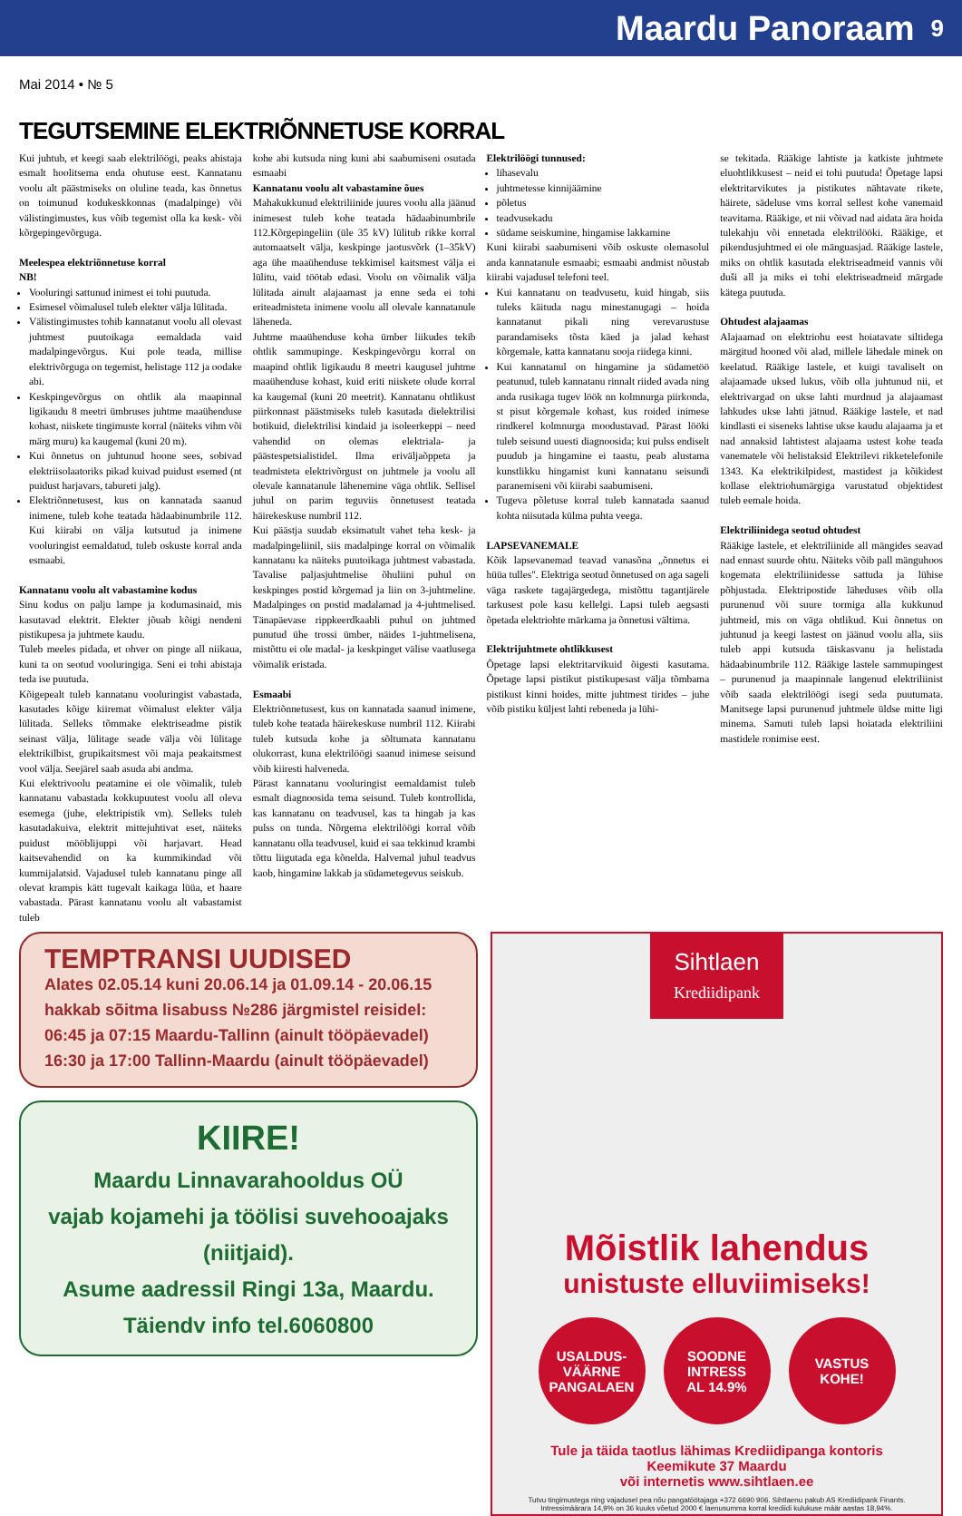Maardu Panoraam 9
Mai 2014 • № 5
TEGUTSEMINE ELEKTRIÕNNETUSE KORRAL
Kui juhtub, et keegi saab elektrilöögi, peaks abistaja esmalt hoolitsema enda ohutuse eest. Kannatanu voolu alt päästmiseks on oluline teada, kas õnnetus on toimunud kodukeskkonnas (madalpinge) või välistingimustes, kus võib tegemist olla ka kesk- või kõrgepingevõrguga.
Meelespea elektriõnnetuse korral
NB!
Vooluringi sattunud inimest ei tohi puutuda.
Esimesel võimalusel tuleb elekter välja lülitada.
Välistingimustes tohib kannatanut voolu all olevast juhtmest puutoikaga eemaldada vaid madalpingevõrgus. Kui pole teada, millise elektrivõrguga on tegemist, helistage 112 ja oodake abi.
Keskpingevõrgus on ohtlik ala maapinnal ligikaudu 8 meetri ümbruses juhtme maaühenduse kohast, niiskete tingimuste korral (näiteks vihm või märg muru) ka kaugemal (kuni 20 m).
Kui õnnetus on juhtunud hoone sees, sobivad elektriisolaatoriks pikad kuivad puidust esemed (nt puidust harjavars, tabureti jalg).
Elektriõnnetusest, kus on kannatada saanud inimene, tuleb kohe teatada hädaabinumbrile 112. Kui kiirabi on välja kutsutud ja inimene vooluringist eemaldatud, tuleb oskuste korral anda esmaabi.
Kannatanu voolu alt vabastamine kodus
Sinu kodus on palju lampe ja kodumasinaid, mis kasutavad elektrit. Elekter jõuab kõigi nendeni pistikupesa ja juhtmete kaudu.
Tuleb meeles pidada, et ohver on pinge all niikaua, kuni ta on seotud vooluringiga. Seni ei tohi abistaja teda ise puutuda.
Kõigepealt tuleb kannatanu vooluringist vabastada, kasutades kõige kiiremat võimalust elekter välja lülitada. Selleks tõmmake elektriseadme pistik seinast välja, lülitage seade välja või lülitage elektrikilbist, grupikaitsmest või maja peakaitsmest vool välja. Seejärel saab asuda abi andma.
Kui elektrivoolu peatamine ei ole võimalik, tuleb kannatanu vabastada kokkupuutest voolu all oleva esemega (juhe, elektripistik vm). Selleks tuleb kasutadakuiva, elektrit mittejuhtivat eset, näiteks puidust mööblijuppi või harjavart. Head kaitsevahendid on ka kummikindad või kummijalatsid. Vajadusel tuleb kannatanu pinge all olevat krampis kätt tugevalt kaikaga lüüa, et haare vabastada. Pärast kannatanu voolu alt vabastamist tuleb
kohe abi kutsuda ning kuni abi saabumiseni osutada esmaabi
Kannatanu voolu alt vabastamine õues
Mahakukkunud elektriliinide juures voolu alla jäänud inimesest tuleb kohe teatada hädaabinumbrile 112.Kõrgepingeliin (üle 35 kV) lülitub rikke korral automaatselt välja, keskpinge jaotusvõrk (1–35kV) aga ühe maaühenduse tekkimisel kaitsmest välja ei lülitu, vaid töötab edasi. Voolu on võimalik välja lülitada ainult alajaamast ja enne seda ei tohi eriteadmisteta inimene voolu all olevale kannatanule läheneda.
Juhtme maaühenduse koha ümber liikudes tekib ohtlik sammupinge. Keskpingevõrgu korral on maapind ohtlik ligikaudu 8 meetri kaugusel juhtme maaühenduse kohast, kuid eriti niiskete olude korral ka kaugemal (kuni 20 meetrit). Kannatanu ohtlikust piirkonnast päästmiseks tuleb kasutada dielektrilisi botikuid, dielektrilisi kindaid ja isoleerkeppi – need vahendid on olemas elektriala- ja päästespetsialistidel. Ilma eriväljaõppeta ja teadmisteta elektrivõrgust on juhtmele ja voolu all olevale kannatanule lähenemine väga ohtlik. Sellisel juhul on parim teguviis õnnetusest teatada häirekeskuse numbril 112.
Kui päästja suudab eksimatult vahet teha kesk- ja madalpingeliinil, siis madalpinge korral on võimalik kannatanu ka näiteks puutoikaga juhtmest vabastada. Tavalise paljasjuhtmelise õhuliini puhul on keskpinges postid kõrgemad ja liin on 3-juhtmeline. Madalpinges on postid madalamad ja 4-juhtmelised. Tänapäevase rippkeerdkaabli puhul on juhtmed punutud ühe trossi ümber, näides 1-juhtmelisena, mistõttu ei ole madal- ja keskpinget välise vaatlusega võimalik eristada.
Esmaabi
Elektriõnnetusest, kus on kannatada saanud inimene, tuleb kohe teatada häirekeskuse numbril 112. Kiirabi tuleb kutsuda kohe ja sõltumata kannatanu olukorrast, kuna elektrilöögi saanud inimese seisund võib kiiresti halveneda.
Pärast kannatanu vooluringist eemaldamist tuleb esmalt diagnoosida tema seisund. Tuleb kontrollida, kas kannatanu on teadvusel, kas ta hingab ja kas pulss on tunda. Nõrgema elektrilöögi korral võib kannatanu olla teadvusel, kuid ei saa tekkinud krambi tõttu liigutada ega kõnelda. Halvemal juhul teadvus kaob, hingamine lakkab ja südametegevus seiskub.
Elektrilöögi tunnused:
lihasevalu
juhtmetesse kinnijäämine
põletus
teadvusekadu
südame seiskumine, hingamise lakkamine
Kuni kiirabi saabumiseni võib oskuste olemasolul anda kannatanule esmaabi; esmaabi andmist nõustab kiirabi vajadusel telefoni teel.
Kui kannatanu on teadvusetu, kuid hingab, siis tuleks käituda nagu minestanugagi – hoida kannatanut pikali ning verevarustuse parandamiseks tõsta käed ja jalad kehast kõrgemale, katta kannatanu sooja riidega kinni.
Kui kannatanul on hingamine ja südametöö peatunud, tuleb kannatanu rinnalt riided avada ning anda rusikaga tugev löök nn kolmnurga piirkonda, st pisut kõrgemale kohast, kus roided inimese rindkerel kolmnurga moodustavad. Pärast lööki tuleb seisund uuesti diagnoosida; kui pulss endiselt puudub ja hingamine ei taastu, peab alustama kunstlikku hingamist kuni kannatanu seisundi paranemiseni või kiirabi saabumiseni.
Tugeva põletuse korral tuleb kannatada saanud kohta niisutada külma puhta veega.
LAPSEVANEMALE
Kõik lapsevanemad teavad vanasõna „õnnetus ei hüüa tulles". Elektriga seotud õnnetused on aga sageli väga raskete tagajärgedega, mistõttu tagantjärele tarkusest pole kasu kellelgi. Lapsi tuleb aegsasti õpetada elektriohte märkama ja õnnetusi vältima.
Elektrijuhtmete ohtlikkusest
Õpetage lapsi elektritarvikuid õigesti kasutama. Õpetage lapsi pistikut pistikupesast välja tõmbama pistikust kinni hoides, mitte juhtmest tirides – juhe võib pistiku küljest lahti rebeneda ja lühi-
se tekitada. Rääkige lahtiste ja katkiste juhtmete eluohtlikkusest – neid ei tohi puutuda! Õpetage lapsi elektritarvikutes ja pistikutes nähtavate rikete, häirete, sädeluse vms korral sellest kohe vanemaid teavitama. Rääkige, et nii võivad nad aidata ära hoida tulekahju või ennetada elektrilööki. Rääkige, et pikendusjuhtmed ei ole mänguasjad. Rääkige lastele, miks on ohtlik kasutada elektriseadmeid vannis või duši all ja miks ei tohi elektriseadmeid märgade kätega puutuda.
Ohtudest alajaamas
Alajaamad on elektriohu eest hoiatavate siltidega märgitud hooned või alad, millele lähedale minek on keelatud. Rääkige lastele, et kuigi tavaliselt on alajaamade uksed lukus, võib olla juhtunud nii, et elektrivargad on ukse lahti murdnud ja alajaamast lahkudes ukse lahti jätnud. Rääkige lastele, et nad kindlasti ei siseneks lahtise ukse kaudu alajaama ja et nad annaksid lahtistest alajaama ustest kohe teada vanematele või helistaksid Elektrilevi rikketelefonile 1343. Ka elektrikilpidest, mastidest ja kõikidest kollase elektriohumärgiga varustatud objektidest tuleb eemale hoida.
Elektriliinidega seotud ohtudest
Rääkige lastele, et elektriliinide all mängides seavad nad ennast suurde ohtu. Näiteks võib pall mänguhoos kogemata elektriliinidesse sattuda ja lühise põhjustada. Elektripostide läheduses võib olla purunenud või suure tormiga alla kukkunud juhtmeid, mis on väga ohtlikud. Kui õnnetus on juhtunud ja keegi lastest on jäänud voolu alla, siis tuleb appi kutsuda täiskasvanu ja helistada hädaabinumbrile 112. Rääkige lastele sammupingest – purunenud ja maapinnale langenud elektriliinist võib saada elektrilöögi isegi seda puutumata. Manitsege lapsi purunenud juhtmele üldse mitte ligi minema. Samuti tuleb lapsi hoiatada elektriliini mastidele ronimise eest.
TEMPTRANSI UUDISED
Alates 02.05.14 kuni 20.06.14 ja 01.09.14 - 20.06.15 hakkab sõitma lisabuss №286 järgmistel reisidel:
06:45 ja 07:15 Maardu-Tallinn (ainult tööpäevadel)
16:30 ja 17:00 Tallinn-Maardu (ainult tööpäevadel)
KIIRE!
Maardu Linnavarahooldus OÜ
vajab kojamehi ja töölisi suvehooajaks (niitjaid).
Asume aadressil Ringi 13a, Maardu.
Täiendv info tel.6060800
Sihtlaen
Krediidipank
Mõistlik lahendus
unistuste elluviimiseks!
USALDUS-
VÄÄRNE
PANGALAEN
SOODNE
INTRESS
AL 14.9%
VASTUS
KOHE!
Tule ja täida taotlus lähimas Krediidipanga kontoris
Keemikute 37 Maardu
või internetis www.sihtlaen.ee
Tutvu tingimustega ning vajadusel pea nõu pangatöötajaga +372 6690 906. Sihtlaenu pakub AS Krediidipank Finants.
Intressimäärага 14,9% on 36 kuuks võetud 2000 € laenusumma korral krediidi kulukuse määr aastas 18,94%.